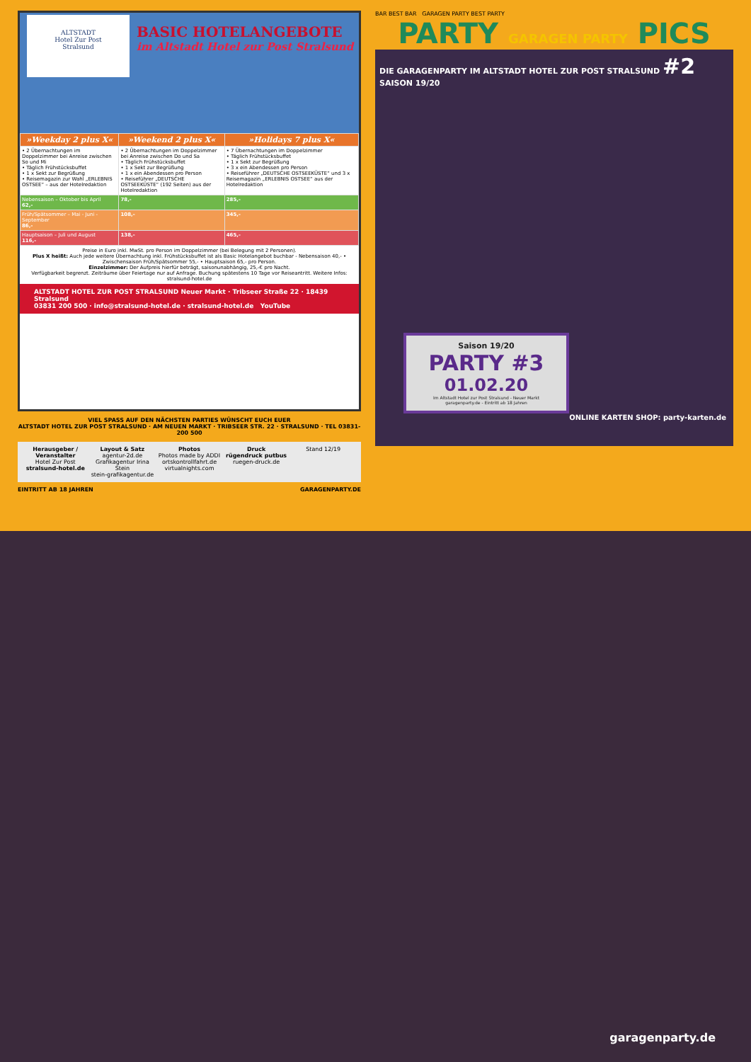ALTSTADT
Hotel Zur Post
Stralsund
BASIC HOTELANGEBOTE
im Altstadt Hotel zur Post Stralsund
| »Weekday 2 plus X« | »Weekend 2 plus X« | »Holidays 7 plus X« |
| --- | --- | --- |
| • 2 Übernachtungen im Doppelzimmer bei Anreise zwischen So und Mi • Täglich Frühstücksbuffet • 1 x Sekt zur Begrüßung • Reisemagazin zur Wahl „ERLEBNIS OSTSEE“ – aus der Hotelredaktion | • 2 Übernachtungen im Doppelzimmer bei Anreise zwischen Do und Sa • Täglich Frühstücksbuffet • 1 x Sekt zur Begrüßung • 1 x ein Abendessen pro Person • Reiseführer „DEUTSCHE OSTSEEKÜSTE“ (192 Seiten) aus der Hotelredaktion | • 7 Übernachtungen im Doppelzimmer • Täglich Frühstücksbuffet • 1 x Sekt zur Begrüßung • 3 x ein Abendessen pro Person • Reiseführer „DEUTSCHE OSTSEEKÜSTE“ und 3 x Reisemagazin „ERLEBNIS OSTSEE“ aus der Hotelredaktion |
| Nebensaison – Oktober bis April 62,- | 78,- | 285,- |
| Früh/Spätsommer – Mai - Juni - September 86,- | 108,- | 345,- |
| Hauptsaison – Juli und August 116,- | 138,- | 465,- |
Preise in Euro inkl. MwSt. pro Person im Doppelzimmer (bei Belegung mit 2 Personen).
Plus X heißt: Auch jede weitere Übernachtung inkl. Frühstücksbuffet ist als Basic Hotelangebot buchbar - Nebensaison 40,- • Zwischensaison Früh/Spätsommer 55,- • Hauptsaison 65,- pro Person.
Einzelzimmer: Der Aufpreis hierfür beträgt, saisonunabhängig, 25,-€ pro Nacht.
Verfügbarkeit begrenzt. Zeiträume über Feiertage nur auf Anfrage. Buchung spätestens 10 Tage vor Reiseantritt. Weitere Infos: stralsund-hotel.de
ALTSTADT HOTEL ZUR POST STRALSUND Neuer Markt · Tribseer Straße 22 · 18439 Stralsund
03831 200 500 · info@stralsund-hotel.de · stralsund-hotel.de YouTube
VIEL SPASS AUF DEN NÄCHSTEN PARTIES WÜNSCHT EUCH EUER
ALTSTADT HOTEL ZUR POST STRALSUND · AM NEUEN MARKT · TRIBSEER STR. 22 · STRALSUND · TEL 03831-200 500
Herausgeber / Veranstalter
Hotel Zur Post
stralsund-hotel.de
Layout & Satz
agentur-2d.de
Grafikagentur Irina Stein
stein-grafikagentur.de
Photos
Photos made by ADDI
ortskontrollfahrt.de
virtualnights.com
Druck
rügendruck putbus
ruegen-druck.de
Stand 12/19
EINTRITT AB 18 JAHREN GARAGENPARTY.DE
BAR BEST BAR GARAGEN PARTY BEST PARTY
PARTY GARAGEN PARTY PICS
DIE GARAGENPARTY IM ALTSTADT HOTEL ZUR POST STRALSUND #2 SAISON 19/20
Saison 19/20
PARTY #3
01.02.20
Im Altstadt Hotel zur Post Stralsund - Neuer Markt
garagenparty.de - Eintritt ab 18 Jahren
ONLINE KARTEN SHOP: party-karten.de
garagenparty.de